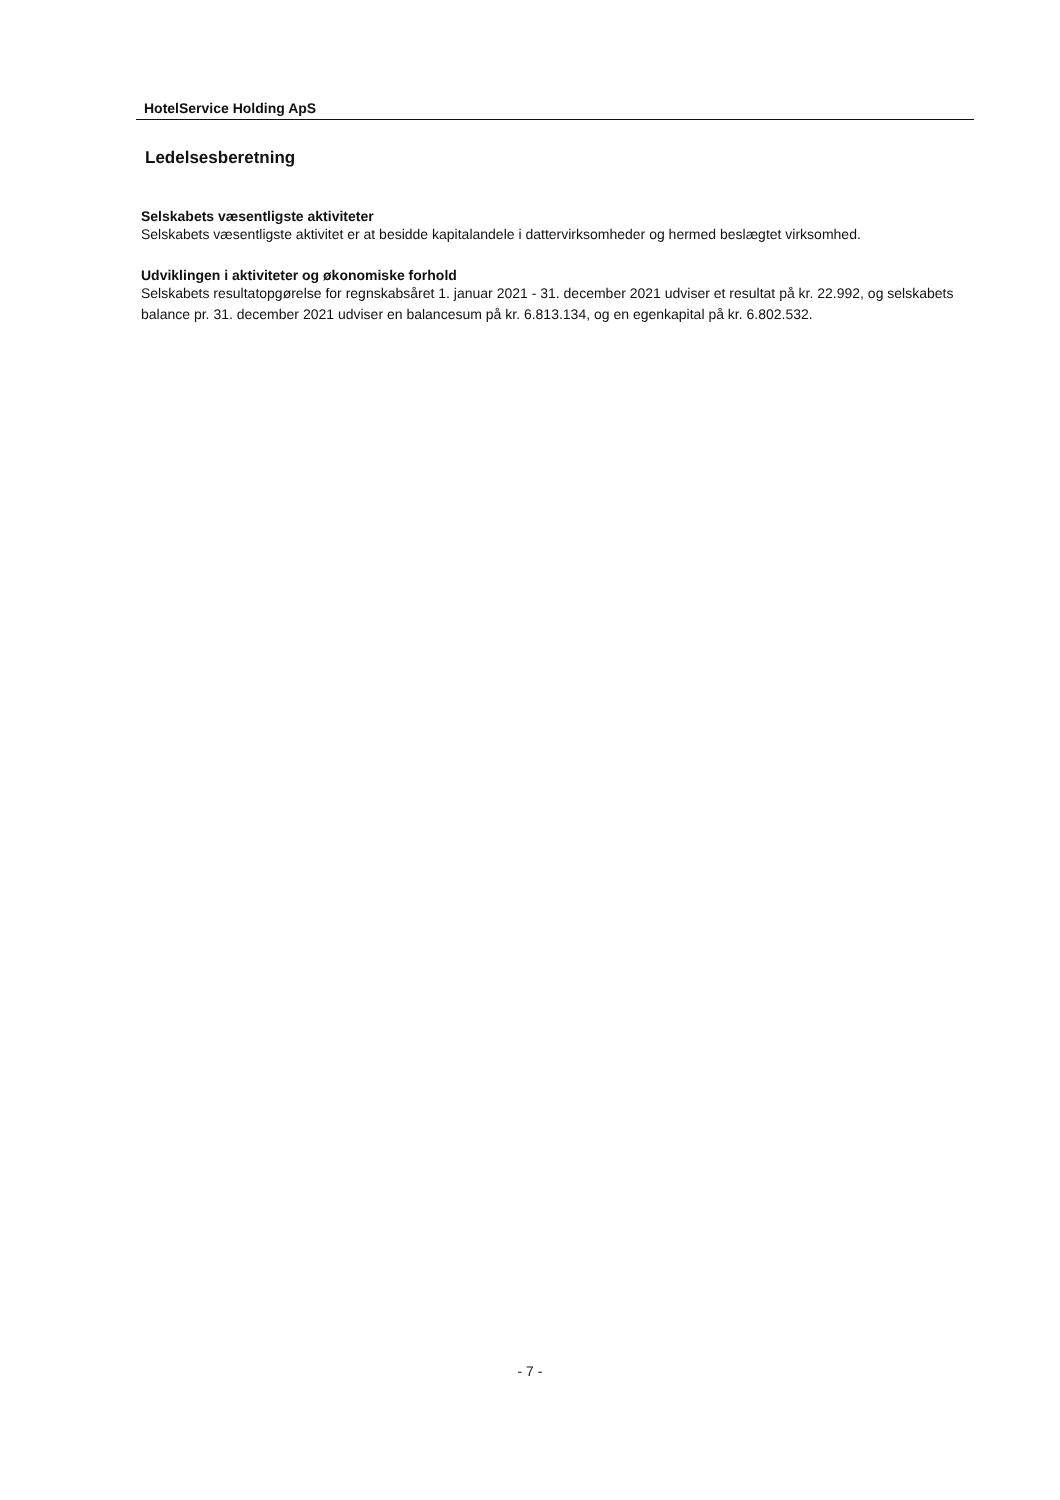HotelService Holding ApS
Ledelsesberetning
Selskabets væsentligste aktiviteter
Selskabets væsentligste aktivitet er at besidde kapitalandele i dattervirksomheder og hermed beslægtet virksomhed.
Udviklingen i aktiviteter og økonomiske forhold
Selskabets resultatopgørelse for regnskabsåret 1. januar 2021 - 31. december 2021 udviser et resultat på kr. 22.992, og selskabets balance pr. 31. december 2021 udviser en balancesum på kr. 6.813.134, og en egenkapital på kr. 6.802.532.
- 7 -